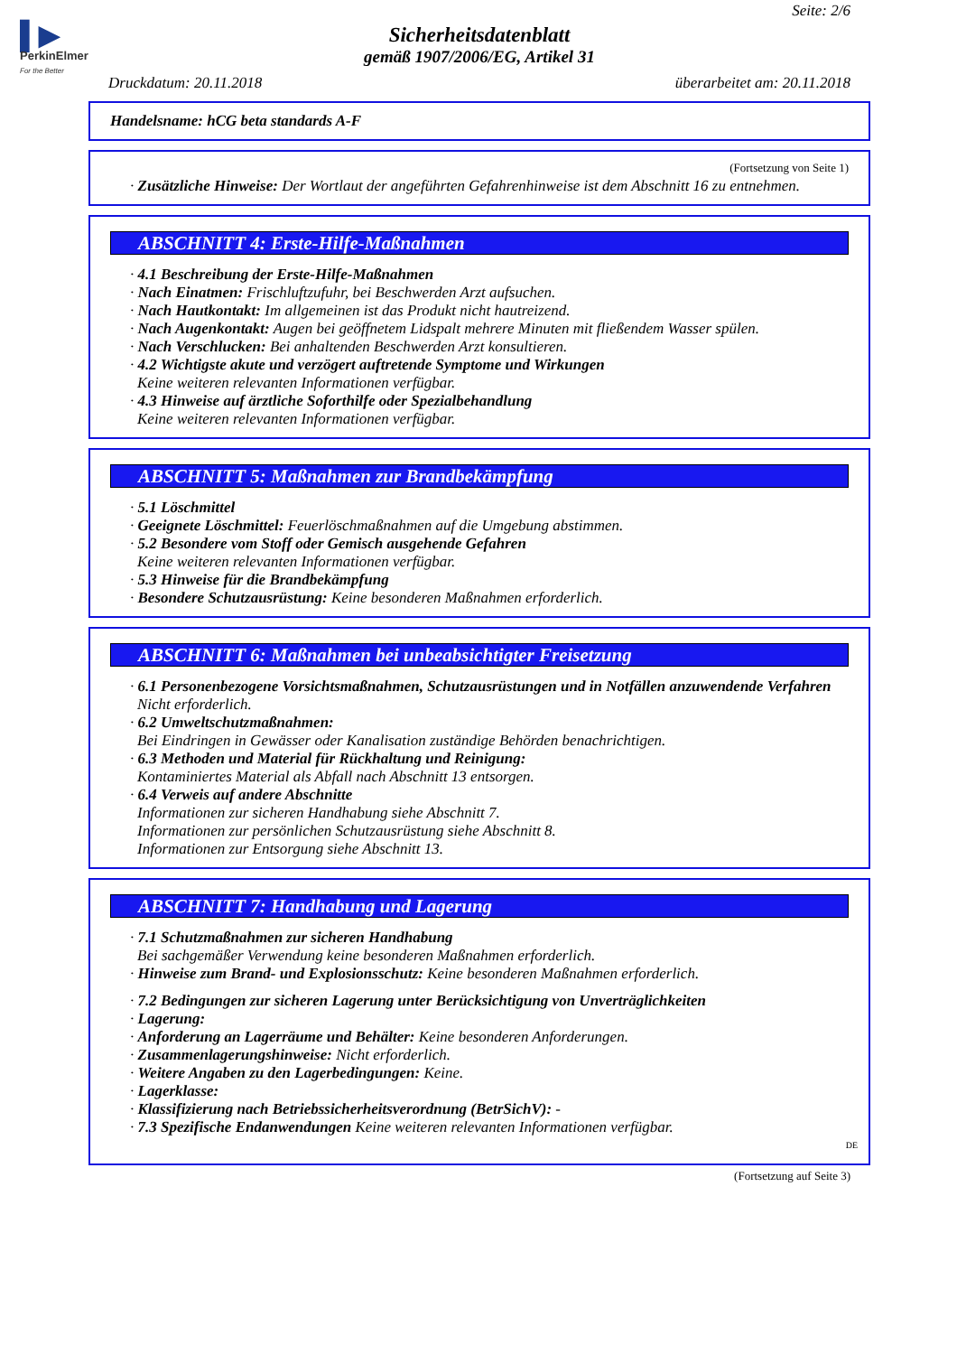▌▶
PerkinElmer
For the Better
Seite: 2/6
Sicherheitsdatenblatt
gemäß 1907/2006/EG, Artikel 31
Druckdatum: 20.11.2018 überarbeitet am: 20.11.2018
Handelsname: hCG beta standards A-F
(Fortsetzung von Seite 1)
· Zusätzliche Hinweise: Der Wortlaut der angeführten Gefahrenhinweise ist dem Abschnitt 16 zu entnehmen.
ABSCHNITT 4: Erste-Hilfe-Maßnahmen
· 4.1 Beschreibung der Erste-Hilfe-Maßnahmen
· Nach Einatmen: Frischluftzufuhr, bei Beschwerden Arzt aufsuchen.
· Nach Hautkontakt: Im allgemeinen ist das Produkt nicht hautreizend.
· Nach Augenkontakt: Augen bei geöffnetem Lidspalt mehrere Minuten mit fließendem Wasser spülen.
· Nach Verschlucken: Bei anhaltenden Beschwerden Arzt konsultieren.
· 4.2 Wichtigste akute und verzögert auftretende Symptome und Wirkungen
Keine weiteren relevanten Informationen verfügbar.
· 4.3 Hinweise auf ärztliche Soforthilfe oder Spezialbehandlung
Keine weiteren relevanten Informationen verfügbar.
ABSCHNITT 5: Maßnahmen zur Brandbekämpfung
· 5.1 Löschmittel
· Geeignete Löschmittel: Feuerlöschmaßnahmen auf die Umgebung abstimmen.
· 5.2 Besondere vom Stoff oder Gemisch ausgehende Gefahren
Keine weiteren relevanten Informationen verfügbar.
· 5.3 Hinweise für die Brandbekämpfung
· Besondere Schutzausrüstung: Keine besonderen Maßnahmen erforderlich.
ABSCHNITT 6: Maßnahmen bei unbeabsichtigter Freisetzung
· 6.1 Personenbezogene Vorsichtsmaßnahmen, Schutzausrüstungen und in Notfällen anzuwendende Verfahren
Nicht erforderlich.
· 6.2 Umweltschutzmaßnahmen:
Bei Eindringen in Gewässer oder Kanalisation zuständige Behörden benachrichtigen.
· 6.3 Methoden und Material für Rückhaltung und Reinigung:
Kontaminiertes Material als Abfall nach Abschnitt 13 entsorgen.
· 6.4 Verweis auf andere Abschnitte
Informationen zur sicheren Handhabung siehe Abschnitt 7.
Informationen zur persönlichen Schutzausrüstung siehe Abschnitt 8.
Informationen zur Entsorgung siehe Abschnitt 13.
ABSCHNITT 7: Handhabung und Lagerung
· 7.1 Schutzmaßnahmen zur sicheren Handhabung
Bei sachgemäßer Verwendung keine besonderen Maßnahmen erforderlich.
· Hinweise zum Brand- und Explosionsschutz: Keine besonderen Maßnahmen erforderlich.
· 7.2 Bedingungen zur sicheren Lagerung unter Berücksichtigung von Unverträglichkeiten
· Lagerung:
· Anforderung an Lagerräume und Behälter: Keine besonderen Anforderungen.
· Zusammenlagerungshinweise: Nicht erforderlich.
· Weitere Angaben zu den Lagerbedingungen: Keine.
· Lagerklasse:
· Klassifizierung nach Betriebssicherheitsverordnung (BetrSichV): -
· 7.3 Spezifische Endanwendungen Keine weiteren relevanten Informationen verfügbar.
DE
(Fortsetzung auf Seite 3)